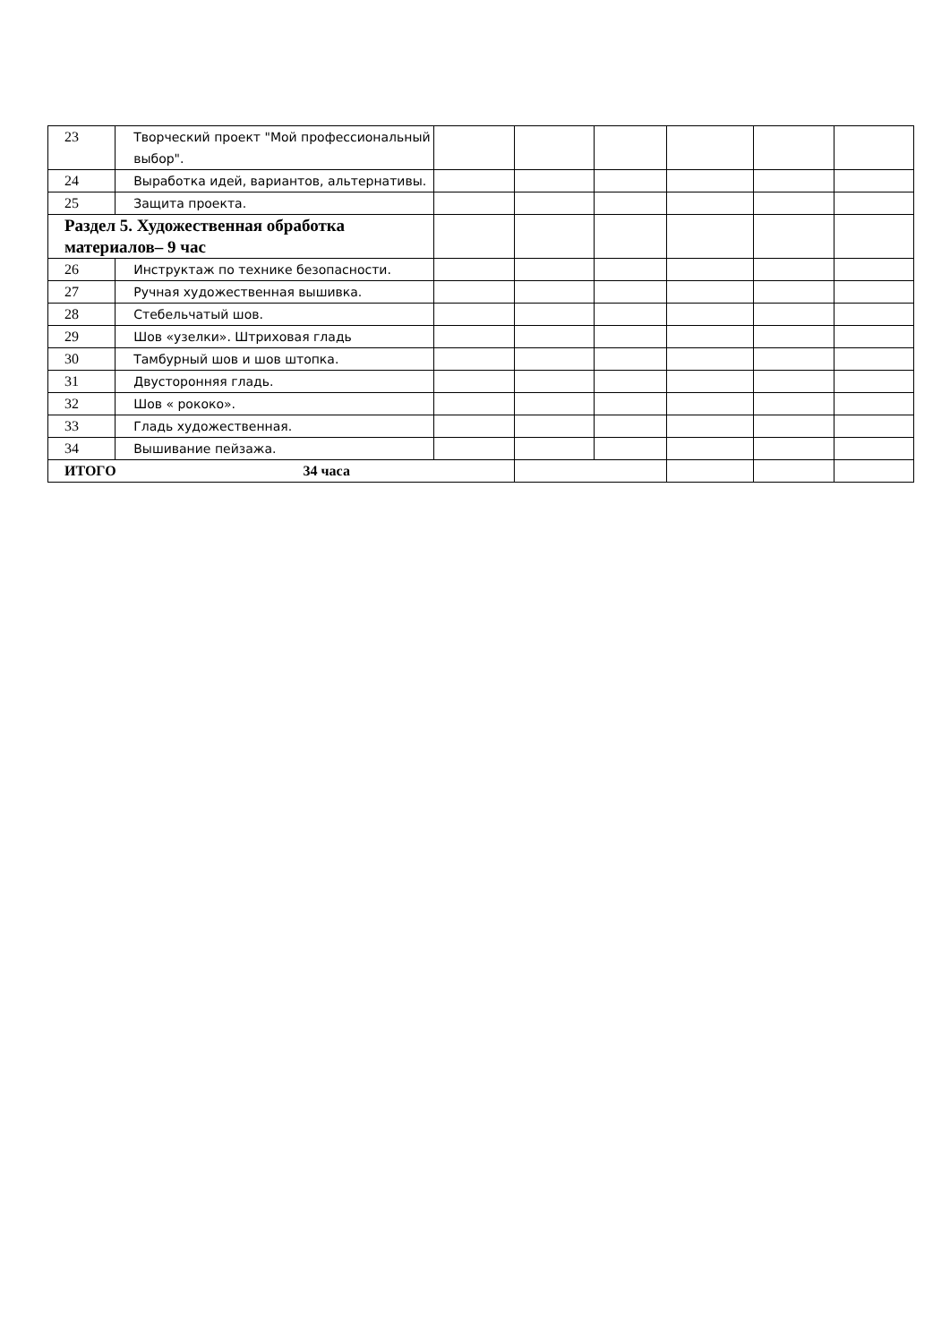| 23 | Творческий проект "Мой профессиональный выбор". | | | | | | |
| 24 | Выработка идей, вариантов, альтернативы. | | | | | | |
| 25 | Защита проекта. | | | | | | |
| Раздел 5. Художественная обработка материалов– 9 час | | | | | | | |
| 26 | Инструктаж по технике безопасности. | | | | | | |
| 27 | Ручная художественная вышивка. | | | | | | |
| 28 | Стебельчатый шов. | | | | | | |
| 29 | Шов «узелки». Штриховая гладь | | | | | | |
| 30 | Тамбурный шов и шов штопка. | | | | | | |
| 31 | Двусторонняя гладь. | | | | | | |
| 32 | Шов « рококо». | | | | | | |
| 33 | Гладь художественная. | | | | | | |
| 34 | Вышивание пейзажа. | | | | | | |
| ИТОГО 34 часа | | | | | | | |